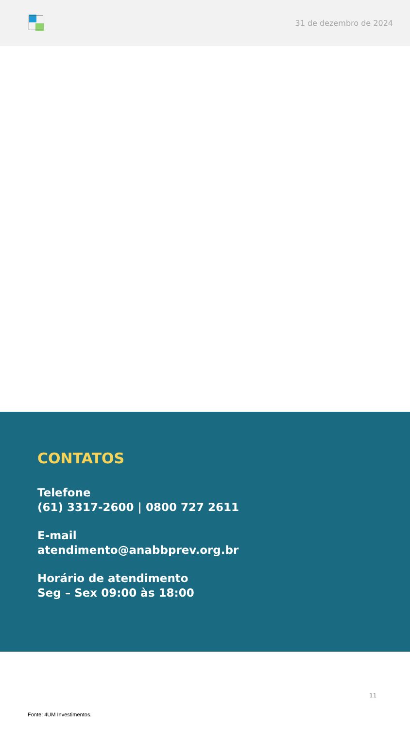31 de dezembro de 2024
CONTATOS
Telefone
(61) 3317-2600 | 0800 727 2611
E-mail
atendimento@anabbprev.org.br
Horário de atendimento
Seg – Sex 09:00 às 18:00
11
Fonte: 4UM Investimentos.